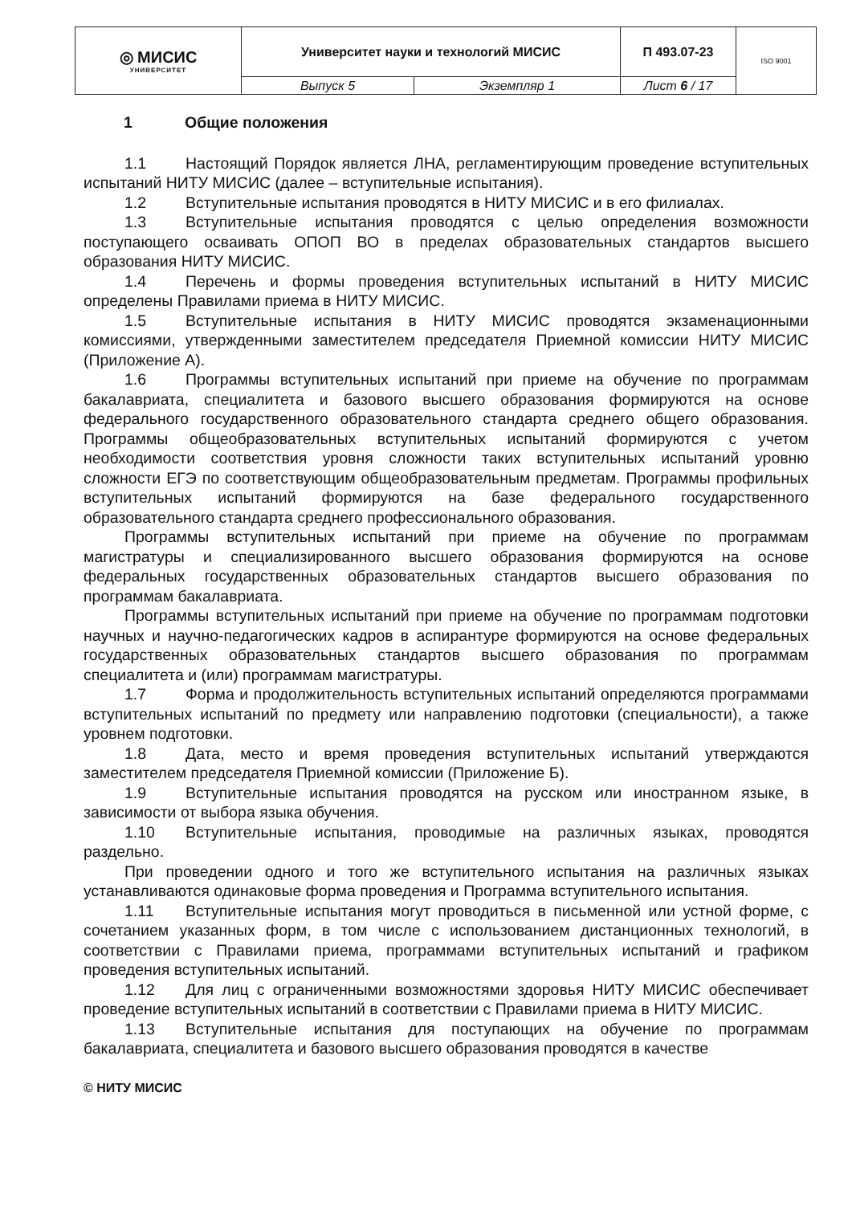| ◎ МИСИС УНИВЕРСИТЕТ | Университет науки и технологий МИСИС | | П 493.07-23 | ISO 9001 |
| | Выпуск 5 | Экземпляр 1 | Лист 6 / 17 | |
1 Общие положения
1.1 Настоящий Порядок является ЛНА, регламентирующим проведение вступительных испытаний НИТУ МИСИС (далее – вступительные испытания).
1.2 Вступительные испытания проводятся в НИТУ МИСИС и в его филиалах.
1.3 Вступительные испытания проводятся с целью определения возможности поступающего осваивать ОПОП ВО в пределах образовательных стандартов высшего образования НИТУ МИСИС.
1.4 Перечень и формы проведения вступительных испытаний в НИТУ МИСИС определены Правилами приема в НИТУ МИСИС.
1.5 Вступительные испытания в НИТУ МИСИС проводятся экзаменационными комиссиями, утвержденными заместителем председателя Приемной комиссии НИТУ МИСИС (Приложение А).
1.6 Программы вступительных испытаний при приеме на обучение по программам бакалавриата, специалитета и базового высшего образования формируются на основе федерального государственного образовательного стандарта среднего общего образования. Программы общеобразовательных вступительных испытаний формируются с учетом необходимости соответствия уровня сложности таких вступительных испытаний уровню сложности ЕГЭ по соответствующим общеобразовательным предметам. Программы профильных вступительных испытаний формируются на базе федерального государственного образовательного стандарта среднего профессионального образования.
Программы вступительных испытаний при приеме на обучение по программам магистратуры и специализированного высшего образования формируются на основе федеральных государственных образовательных стандартов высшего образования по программам бакалавриата.
Программы вступительных испытаний при приеме на обучение по программам подготовки научных и научно-педагогических кадров в аспирантуре формируются на основе федеральных государственных образовательных стандартов высшего образования по программам специалитета и (или) программам магистратуры.
1.7 Форма и продолжительность вступительных испытаний определяются программами вступительных испытаний по предмету или направлению подготовки (специальности), а также уровнем подготовки.
1.8 Дата, место и время проведения вступительных испытаний утверждаются заместителем председателя Приемной комиссии (Приложение Б).
1.9 Вступительные испытания проводятся на русском или иностранном языке, в зависимости от выбора языка обучения.
1.10 Вступительные испытания, проводимые на различных языках, проводятся раздельно.
При проведении одного и того же вступительного испытания на различных языках устанавливаются одинаковые форма проведения и Программа вступительного испытания.
1.11 Вступительные испытания могут проводиться в письменной или устной форме, с сочетанием указанных форм, в том числе с использованием дистанционных технологий, в соответствии с Правилами приема, программами вступительных испытаний и графиком проведения вступительных испытаний.
1.12 Для лиц с ограниченными возможностями здоровья НИТУ МИСИС обеспечивает проведение вступительных испытаний в соответствии с Правилами приема в НИТУ МИСИС.
1.13 Вступительные испытания для поступающих на обучение по программам бакалавриата, специалитета и базового высшего образования проводятся в качестве
© НИТУ МИСИС